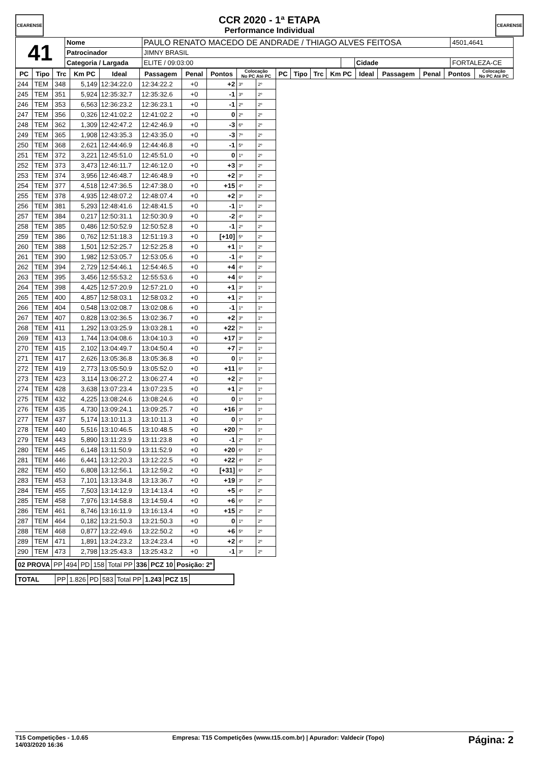CEARENSE CEARENSE
CCR 2020 - 1ª ETAPA
Performance Individual
| 41 | Nome | PAULO RENATO MACEDO DE ANDRADE / THIAGO ALVES FEITOSA | | | | | 4501,4641 |
| | Patrocinador | JIMNY BRASIL | | | | | |
| | Categoria / Largada | | ELITE / 09:03:00 | | Cidade | FORTALEZA-CE | |
| PC | Tipo | Trc | Km PC | Ideal | Passagem | Penal | Pontos | Colocação No PC Até PC | | PC | Tipo | Trc | Km PC | Ideal | Passagem | Penal | Pontos | Colocação No PC Até PC |
| --- | --- | --- | --- | --- | --- | --- | --- | --- | --- | --- | --- | --- | --- | --- | --- | --- | --- | --- |
| 244 | TEM | 348 | 5,149 | 12:34:22.0 | 12:34:22.2 | +0 | +2 | 3º | 2º | | | | | | | | | |
| 245 | TEM | 351 | 5,924 | 12:35:32.7 | 12:35:32.6 | +0 | -1 | 3º | 2º | | | | | | | | | |
| 246 | TEM | 353 | 6,563 | 12:36:23.2 | 12:36:23.1 | +0 | -1 | 2º | 2º | | | | | | | | | |
| 247 | TEM | 356 | 0,326 | 12:41:02.2 | 12:41:02.2 | +0 | 0 | 2º | 2º | | | | | | | | | |
| 248 | TEM | 362 | 1,309 | 12:42:47.2 | 12:42:46.9 | +0 | -3 | 6º | 2º | | | | | | | | | |
| 249 | TEM | 365 | 1,908 | 12:43:35.3 | 12:43:35.0 | +0 | -3 | 7º | 2º | | | | | | | | | |
| 250 | TEM | 368 | 2,621 | 12:44:46.9 | 12:44:46.8 | +0 | -1 | 5º | 2º | | | | | | | | | |
| 251 | TEM | 372 | 3,221 | 12:45:51.0 | 12:45:51.0 | +0 | 0 | 1º | 2º | | | | | | | | | |
| 252 | TEM | 373 | 3,473 | 12:46:11.7 | 12:46:12.0 | +0 | +3 | 3º | 2º | | | | | | | | | |
| 253 | TEM | 374 | 3,956 | 12:46:48.7 | 12:46:48.9 | +0 | +2 | 3º | 2º | | | | | | | | | |
| 254 | TEM | 377 | 4,518 | 12:47:36.5 | 12:47:38.0 | +0 | +15 | 4º | 2º | | | | | | | | | |
| 255 | TEM | 378 | 4,935 | 12:48:07.2 | 12:48:07.4 | +0 | +2 | 3º | 2º | | | | | | | | | |
| 256 | TEM | 381 | 5,293 | 12:48:41.6 | 12:48:41.5 | +0 | -1 | 1º | 2º | | | | | | | | | |
| 257 | TEM | 384 | 0,217 | 12:50:31.1 | 12:50:30.9 | +0 | -2 | 4º | 2º | | | | | | | | | |
| 258 | TEM | 385 | 0,486 | 12:50:52.9 | 12:50:52.8 | +0 | -1 | 2º | 2º | | | | | | | | | |
| 259 | TEM | 386 | 0,762 | 12:51:18.3 | 12:51:19.3 | +0 | [+10] | 5º | 2º | | | | | | | | | |
| 260 | TEM | 388 | 1,501 | 12:52:25.7 | 12:52:25.8 | +0 | +1 | 1º | 2º | | | | | | | | | |
| 261 | TEM | 390 | 1,982 | 12:53:05.7 | 12:53:05.6 | +0 | -1 | 4º | 2º | | | | | | | | | |
| 262 | TEM | 394 | 2,729 | 12:54:46.1 | 12:54:46.5 | +0 | +4 | 4º | 2º | | | | | | | | | |
| 263 | TEM | 395 | 3,456 | 12:55:53.2 | 12:55:53.6 | +0 | +4 | 6º | 2º | | | | | | | | | |
| 264 | TEM | 398 | 4,425 | 12:57:20.9 | 12:57:21.0 | +0 | +1 | 3º | 1º | | | | | | | | | |
| 265 | TEM | 400 | 4,857 | 12:58:03.1 | 12:58:03.2 | +0 | +1 | 2º | 1º | | | | | | | | | |
| 266 | TEM | 404 | 0,548 | 13:02:08.7 | 13:02:08.6 | +0 | -1 | 1º | 1º | | | | | | | | | |
| 267 | TEM | 407 | 0,828 | 13:02:36.5 | 13:02:36.7 | +0 | +2 | 3º | 1º | | | | | | | | | |
| 268 | TEM | 411 | 1,292 | 13:03:25.9 | 13:03:28.1 | +0 | +22 | 7º | 1º | | | | | | | | | |
| 269 | TEM | 413 | 1,744 | 13:04:08.6 | 13:04:10.3 | +0 | +17 | 3º | 2º | | | | | | | | | |
| 270 | TEM | 415 | 2,102 | 13:04:49.7 | 13:04:50.4 | +0 | +7 | 2º | 1º | | | | | | | | | |
| 271 | TEM | 417 | 2,626 | 13:05:36.8 | 13:05:36.8 | +0 | 0 | 1º | 1º | | | | | | | | | |
| 272 | TEM | 419 | 2,773 | 13:05:50.9 | 13:05:52.0 | +0 | +11 | 6º | 1º | | | | | | | | | |
| 273 | TEM | 423 | 3,114 | 13:06:27.2 | 13:06:27.4 | +0 | +2 | 2º | 1º | | | | | | | | | |
| 274 | TEM | 428 | 3,638 | 13:07:23.4 | 13:07:23.5 | +0 | +1 | 2º | 1º | | | | | | | | | |
| 275 | TEM | 432 | 4,225 | 13:08:24.6 | 13:08:24.6 | +0 | 0 | 1º | 1º | | | | | | | | | |
| 276 | TEM | 435 | 4,730 | 13:09:24.1 | 13:09:25.7 | +0 | +16 | 3º | 1º | | | | | | | | | |
| 277 | TEM | 437 | 5,174 | 13:10:11.3 | 13:10:11.3 | +0 | 0 | 1º | 1º | | | | | | | | | |
| 278 | TEM | 440 | 5,516 | 13:10:46.5 | 13:10:48.5 | +0 | +20 | 7º | 1º | | | | | | | | | |
| 279 | TEM | 443 | 5,890 | 13:11:23.9 | 13:11:23.8 | +0 | -1 | 2º | 1º | | | | | | | | | |
| 280 | TEM | 445 | 6,148 | 13:11:50.9 | 13:11:52.9 | +0 | +20 | 6º | 1º | | | | | | | | | |
| 281 | TEM | 446 | 6,441 | 13:12:20.3 | 13:12:22.5 | +0 | +22 | 4º | 2º | | | | | | | | | |
| 282 | TEM | 450 | 6,808 | 13:12:56.1 | 13:12:59.2 | +0 | [+31] | 6º | 2º | | | | | | | | | |
| 283 | TEM | 453 | 7,101 | 13:13:34.8 | 13:13:36.7 | +0 | +19 | 3º | 2º | | | | | | | | | |
| 284 | TEM | 455 | 7,503 | 13:14:12.9 | 13:14:13.4 | +0 | +5 | 4º | 2º | | | | | | | | | |
| 285 | TEM | 458 | 7,976 | 13:14:58.8 | 13:14:59.4 | +0 | +6 | 6º | 2º | | | | | | | | | |
| 286 | TEM | 461 | 8,746 | 13:16:11.9 | 13:16:13.4 | +0 | +15 | 2º | 2º | | | | | | | | | |
| 287 | TEM | 464 | 0,182 | 13:21:50.3 | 13:21:50.3 | +0 | 0 | 1º | 2º | | | | | | | | | |
| 288 | TEM | 468 | 0,877 | 13:22:49.6 | 13:22:50.2 | +0 | +6 | 5º | 2º | | | | | | | | | |
| 289 | TEM | 471 | 1,891 | 13:24:23.2 | 13:24:23.4 | +0 | +2 | 4º | 2º | | | | | | | | | |
| 290 | TEM | 473 | 2,798 | 13:25:43.3 | 13:25:43.2 | +0 | -1 | 3º | 2º | | | | | | | | | |
| 02 PROVA | PP | 494 | PD | 158 | Total PP | 336 | PCZ 10 | Posição: 2º |
| TOTAL | PP | 1.826 | PD | 583 | Total PP | 1.243 | PCZ 15 | |
T15 Competições - 1.0.65
14/03/2020 16:36 Empresa: T15 Competições (www.t15.com.br) | Apurador: Valdecir (Topo) Página: 2